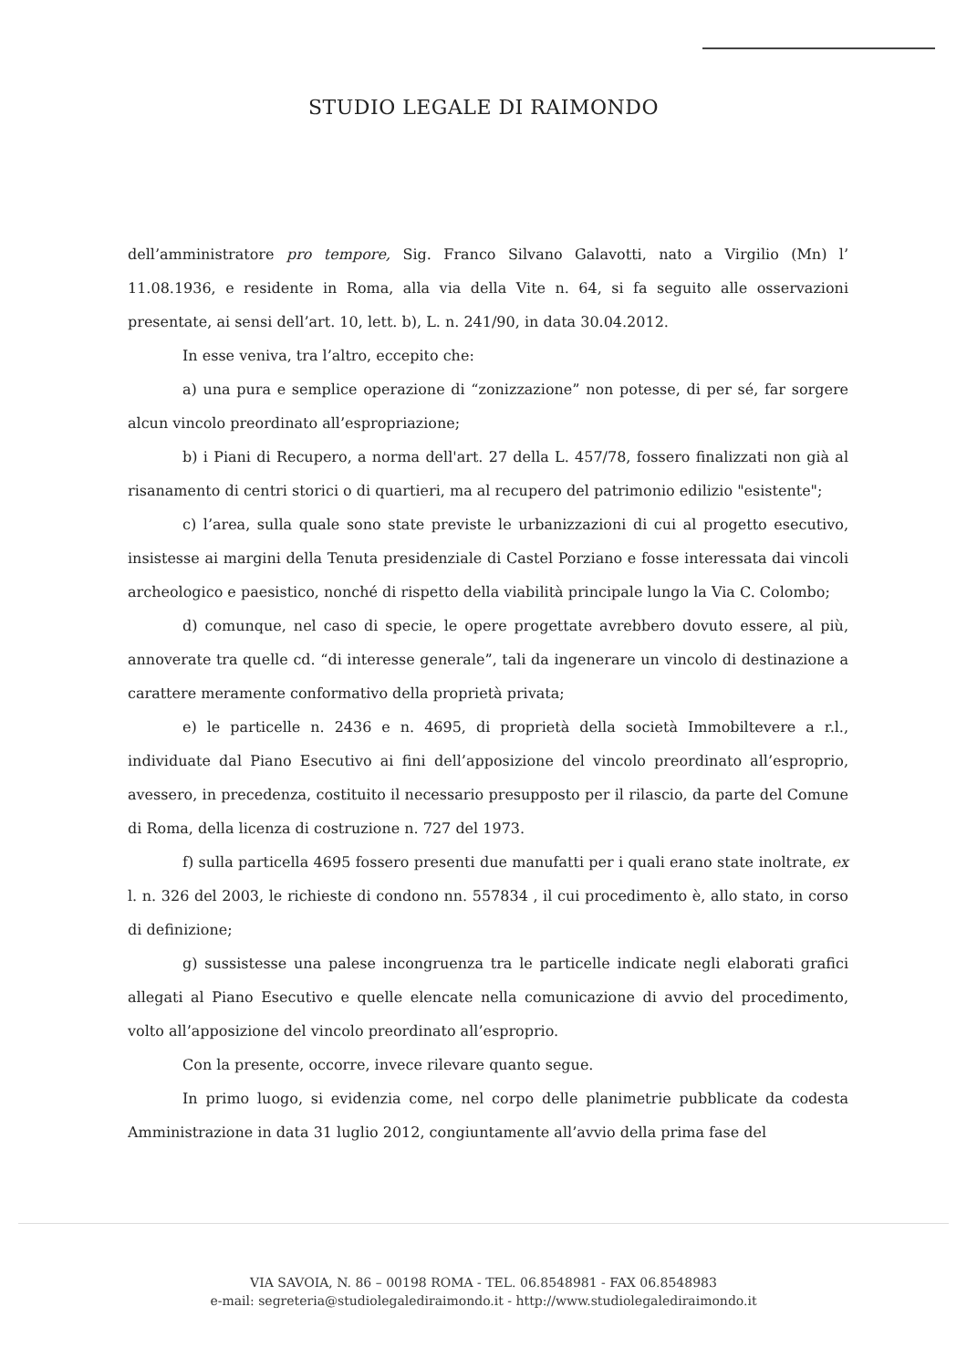STUDIO LEGALE DI RAIMONDO
dell’amministratore pro tempore, Sig. Franco Silvano Galavotti, nato a Virgilio (Mn) l’ 11.08.1936, e residente in Roma, alla via della Vite n. 64, si fa seguito alle osservazioni presentate, ai sensi dell’art. 10, lett. b), L. n. 241/90, in data 30.04.2012.
In esse veniva, tra l’altro, eccepito che:
a) una pura e semplice operazione di “zonizzazione” non potesse, di per sé, far sorgere alcun vincolo preordinato all’espropriazione;
b) i Piani di Recupero, a norma dell'art. 27 della L. 457/78, fossero finalizzati non già al risanamento di centri storici o di quartieri, ma al recupero del patrimonio edilizio "esistente";
c) l’area, sulla quale sono state previste le urbanizzazioni di cui al progetto esecutivo, insistesse ai margini della Tenuta presidenziale di Castel Porziano e fosse interessata dai vincoli archeologico e paesistico, nonché di rispetto della viabilità principale lungo la Via C. Colombo;
d) comunque, nel caso di specie, le opere progettate avrebbero dovuto essere, al più, annoverate tra quelle cd. “di interesse generale”, tali da ingenerare un vincolo di destinazione a carattere meramente conformativo della proprietà privata;
e) le particelle n. 2436 e n. 4695, di proprietà della società Immobiltevere a r.l., individuate dal Piano Esecutivo ai fini dell’apposizione del vincolo preordinato all’esproprio, avessero, in precedenza, costituito il necessario presupposto per il rilascio, da parte del Comune di Roma, della licenza di costruzione n. 727 del 1973.
f) sulla particella 4695 fossero presenti due manufatti per i quali erano state inoltrate, ex l. n. 326 del 2003, le richieste di condono nn. 557834 , il cui procedimento è, allo stato, in corso di definizione;
g) sussistesse una palese incongruenza tra le particelle indicate negli elaborati grafici allegati al Piano Esecutivo e quelle elencate nella comunicazione di avvio del procedimento, volto all’apposizione del vincolo preordinato all’esproprio.
Con la presente, occorre, invece rilevare quanto segue.
In primo luogo, si evidenzia come, nel corpo delle planimetrie pubblicate da codesta Amministrazione in data 31 luglio 2012, congiuntamente all’avvio della prima fase del
VIA SAVOIA, N. 86 – 00198 ROMA - TEL. 06.8548981 - FAX 06.8548983
e-mail: segreteria@studiolegalediraimondo.it - http://www.studiolegalediraimondo.it